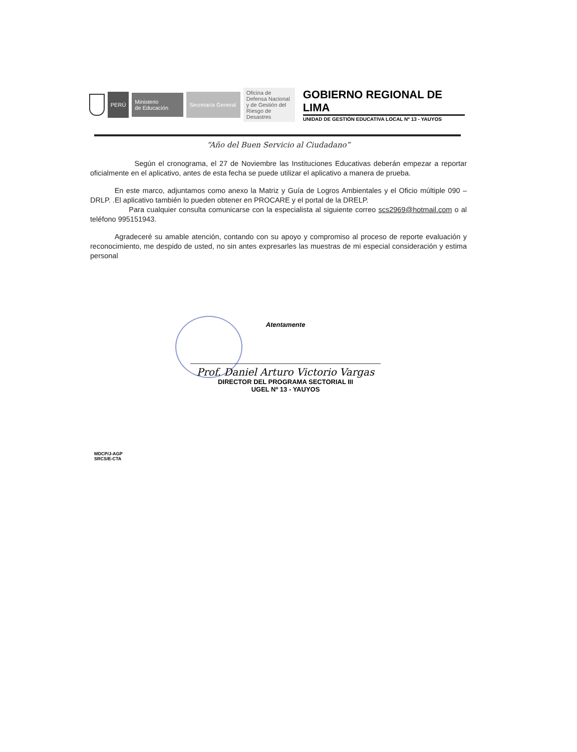PERÚ
Ministerio
de Educación
Secretaría General
Oficina de Defensa Nacional y de Gestión del Riesgo de Desastres
GOBIERNO REGIONAL DE LIMA
UNIDAD DE GESTIÓN EDUCATIVA LOCAL Nº 13 - YAUYOS
“Año del Buen Servicio al Ciudadano”
Según el cronograma, el 27 de Noviembre las Instituciones Educativas deberán empezar a reportar oficialmente en el aplicativo, antes de esta fecha se puede utilizar el aplicativo a manera de prueba.
En este marco, adjuntamos como anexo la Matriz y Guía de Logros Ambientales y el Oficio múltiple 090 –DRLP. .El aplicativo también lo pueden obtener en PROCARE y el portal de la DRELP.
Para cualquier consulta comunicarse con la especialista al siguiente correo scs2969@hotmail.com o al teléfono 995151943.
Agradeceré su amable atención, contando con su apoyo y compromiso al proceso de reporte evaluación y reconocimiento, me despido de usted, no sin antes expresarles las muestras de mi especial consideración y estima personal
Atentamente
Prof. Daniel Arturo Victorio Vargas
DIRECTOR DEL PROGRAMA SECTORIAL III
UGEL Nº 13 - YAUYOS
MDCP/J-AGP
SRCS/E-CTA